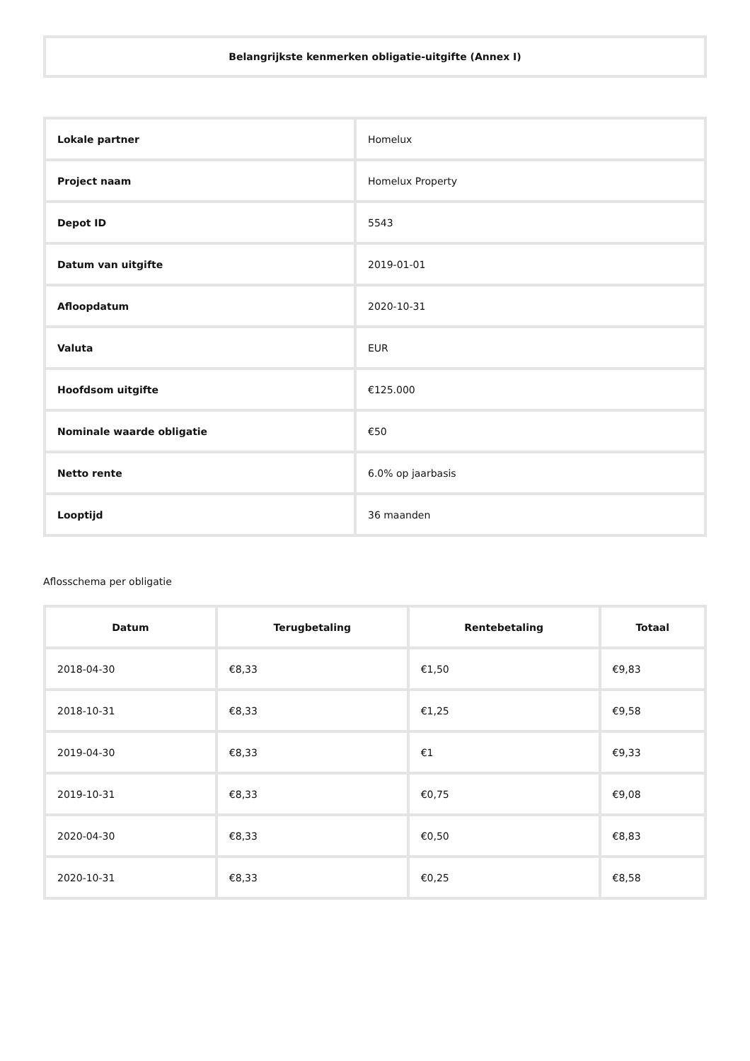Belangrijkste kenmerken obligatie-uitgifte (Annex I)
| Lokale partner | Homelux |
| Project naam | Homelux Property |
| Depot ID | 5543 |
| Datum van uitgifte | 2019-01-01 |
| Afloopdatum | 2020-10-31 |
| Valuta | EUR |
| Hoofdsom uitgifte | €125.000 |
| Nominale waarde obligatie | €50 |
| Netto rente | 6.0% op jaarbasis |
| Looptijd | 36 maanden |
Aflosschema per obligatie
| Datum | Terugbetaling | Rentebetaling | Totaal |
| --- | --- | --- | --- |
| 2018-04-30 | €8,33 | €1,50 | €9,83 |
| 2018-10-31 | €8,33 | €1,25 | €9,58 |
| 2019-04-30 | €8,33 | €1 | €9,33 |
| 2019-10-31 | €8,33 | €0,75 | €9,08 |
| 2020-04-30 | €8,33 | €0,50 | €8,83 |
| 2020-10-31 | €8,33 | €0,25 | €8,58 |